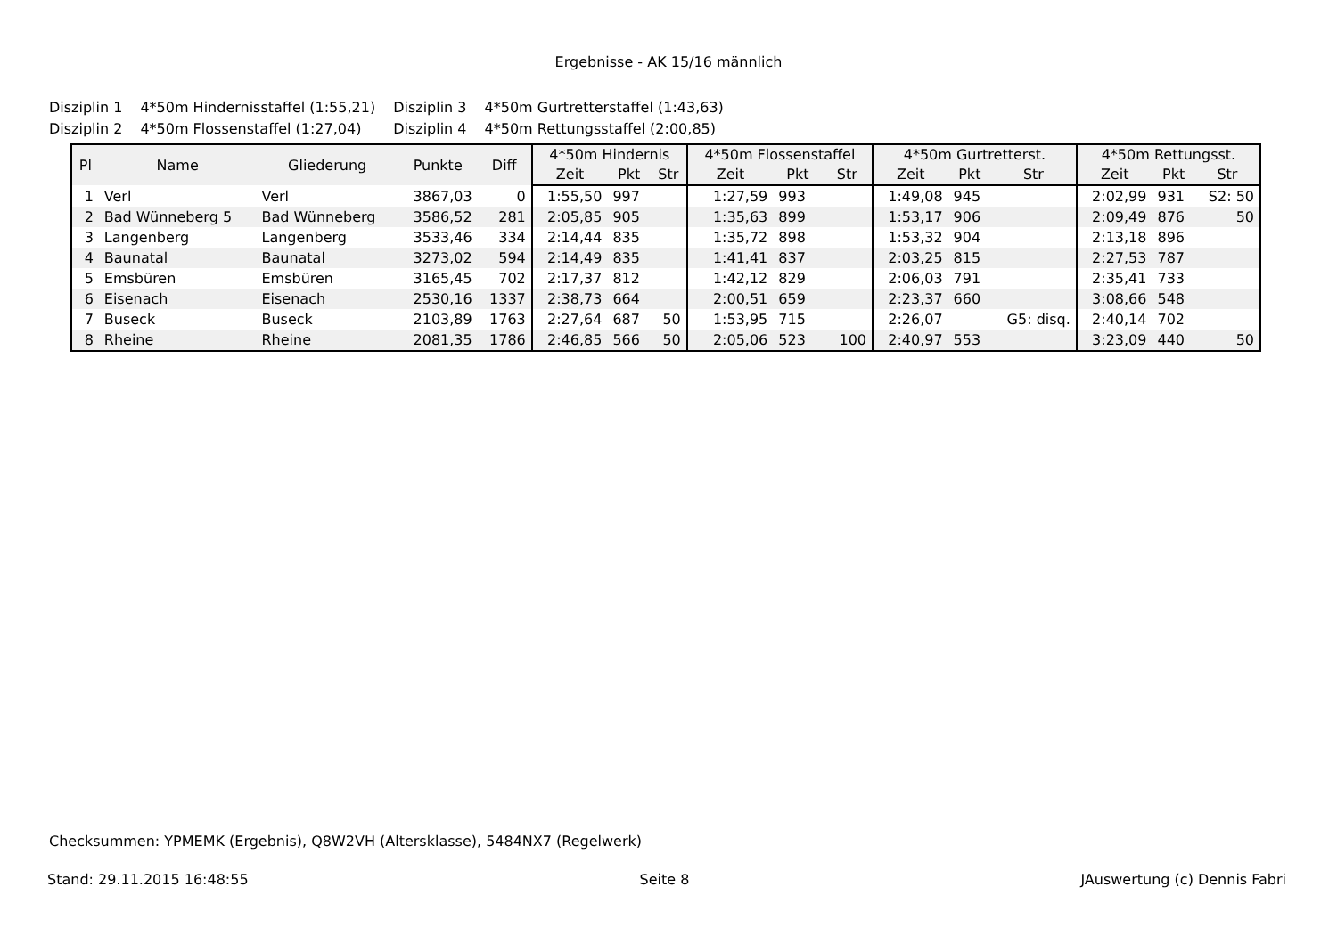Ergebnisse - AK 15/16 männlich
| Disziplin 1 | 4*50m Hindernisstaffel (1:55,21) | Disziplin 3 | 4*50m Gurtretterstaffel (1:43,63) |
| Disziplin 2 | 4*50m Flossenstaffel (1:27,04) | Disziplin 4 | 4*50m Rettungsstaffel (2:00,85) |
| Pl | Name | Gliederung | Punkte | Diff | 4*50m Hindernis | | | 4*50m Flossenstaffel | | | 4*50m Gurtretterst. | | | 4*50m Rettungsst. | | |
| --- | --- | --- | --- | --- | --- | --- | --- | --- | --- | --- | --- | --- | --- | --- | --- | --- |
| | | | | | Zeit | Pkt | Str | Zeit | Pkt | Str | Zeit | Pkt | Str | Zeit | Pkt | Str |
| 1 | Verl | Verl | 3867,03 | 0 | 1:55,50 | 997 | | 1:27,59 | 993 | | 1:49,08 | 945 | | 2:02,99 | 931 | S2: 50 |
| 2 | Bad Wünneberg 5 | Bad Wünneberg | 3586,52 | 281 | 2:05,85 | 905 | | 1:35,63 | 899 | | 1:53,17 | 906 | | 2:09,49 | 876 | 50 |
| 3 | Langenberg | Langenberg | 3533,46 | 334 | 2:14,44 | 835 | | 1:35,72 | 898 | | 1:53,32 | 904 | | 2:13,18 | 896 | |
| 4 | Baunatal | Baunatal | 3273,02 | 594 | 2:14,49 | 835 | | 1:41,41 | 837 | | 2:03,25 | 815 | | 2:27,53 | 787 | |
| 5 | Emsbüren | Emsbüren | 3165,45 | 702 | 2:17,37 | 812 | | 1:42,12 | 829 | | 2:06,03 | 791 | | 2:35,41 | 733 | |
| 6 | Eisenach | Eisenach | 2530,16 | 1337 | 2:38,73 | 664 | | 2:00,51 | 659 | | 2:23,37 | 660 | | 3:08,66 | 548 | |
| 7 | Buseck | Buseck | 2103,89 | 1763 | 2:27,64 | 687 | 50 | 1:53,95 | 715 | | 2:26,07 | | G5: disq. | 2:40,14 | 702 | |
| 8 | Rheine | Rheine | 2081,35 | 1786 | 2:46,85 | 566 | 50 | 2:05,06 | 523 | 100 | 2:40,97 | 553 | | 3:23,09 | 440 | 50 |
Checksummen: YPMEMK (Ergebnis), Q8W2VH (Altersklasse), 5484NX7 (Regelwerk)
Stand: 29.11.2015 16:48:55 Seite 8 JAuswertung (c) Dennis Fabri